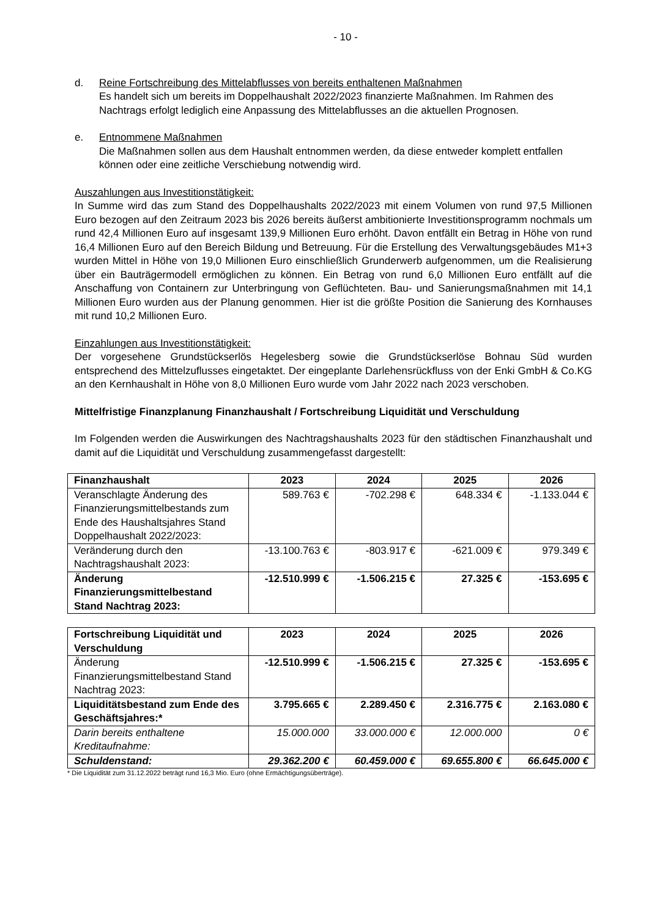- 10 -
d. Reine Fortschreibung des Mittelabflusses von bereits enthaltenen Maßnahmen
Es handelt sich um bereits im Doppelhaushalt 2022/2023 finanzierte Maßnahmen. Im Rahmen des Nachtrags erfolgt lediglich eine Anpassung des Mittelabflusses an die aktuellen Prognosen.
e. Entnommene Maßnahmen
Die Maßnahmen sollen aus dem Haushalt entnommen werden, da diese entweder komplett entfallen können oder eine zeitliche Verschiebung notwendig wird.
Auszahlungen aus Investitionstätigkeit:
In Summe wird das zum Stand des Doppelhaushalts 2022/2023 mit einem Volumen von rund 97,5 Millionen Euro bezogen auf den Zeitraum 2023 bis 2026 bereits äußerst ambitionierte Investitionsprogramm nochmals um rund 42,4 Millionen Euro auf insgesamt 139,9 Millionen Euro erhöht. Davon entfällt ein Betrag in Höhe von rund 16,4 Millionen Euro auf den Bereich Bildung und Betreuung. Für die Erstellung des Verwaltungsgebäudes M1+3 wurden Mittel in Höhe von 19,0 Millionen Euro einschließlich Grunderwerb aufgenommen, um die Realisierung über ein Bauträgermodell ermöglichen zu können. Ein Betrag von rund 6,0 Millionen Euro entfällt auf die Anschaffung von Containern zur Unterbringung von Geflüchteten. Bau- und Sanierungsmaßnahmen mit 14,1 Millionen Euro wurden aus der Planung genommen. Hier ist die größte Position die Sanierung des Kornhauses mit rund 10,2 Millionen Euro.
Einzahlungen aus Investitionstätigkeit:
Der vorgesehene Grundstückserlös Hegelesberg sowie die Grundstückserlöse Bohnau Süd wurden entsprechend des Mittelzuflusses eingetaktet. Der eingeplante Darlehensrückfluss von der Enki GmbH & Co.KG an den Kernhaushalt in Höhe von 8,0 Millionen Euro wurde vom Jahr 2022 nach 2023 verschoben.
Mittelfristige Finanzplanung Finanzhaushalt / Fortschreibung Liquidität und Verschuldung
Im Folgenden werden die Auswirkungen des Nachtragshaushalts 2023 für den städtischen Finanzhaushalt und damit auf die Liquidität und Verschuldung zusammengefasst dargestellt:
| Finanzhaushalt | 2023 | 2024 | 2025 | 2026 |
| --- | --- | --- | --- | --- |
| Veranschlagte Änderung des Finanzierungsmittelbestands zum Ende des Haushaltsjahres Stand Doppelhaushalt 2022/2023: | 589.763 € | -702.298 € | 648.334 € | -1.133.044 € |
| Veränderung durch den Nachtragshaushalt 2023: | -13.100.763 € | -803.917 € | -621.009 € | 979.349 € |
| Änderung Finanzierungsmittelbestand Stand Nachtrag 2023: | -12.510.999 € | -1.506.215 € | 27.325 € | -153.695 € |
| Fortschreibung Liquidität und Verschuldung | 2023 | 2024 | 2025 | 2026 |
| --- | --- | --- | --- | --- |
| Änderung Finanzierungsmittelbestand Stand Nachtrag 2023: | -12.510.999 € | -1.506.215 € | 27.325 € | -153.695 € |
| Liquiditätsbestand zum Ende des Geschäftsjahres:* | 3.795.665 € | 2.289.450 € | 2.316.775 € | 2.163.080 € |
| Darin bereits enthaltene Kreditaufnahme: | 15.000.000 | 33.000.000 € | 12.000.000 | 0 € |
| Schuldenstand: | 29.362.200 € | 60.459.000 € | 69.655.800 € | 66.645.000 € |
* Die Liquidität zum 31.12.2022 beträgt rund 16,3 Mio. Euro (ohne Ermächtigungsüberträge).